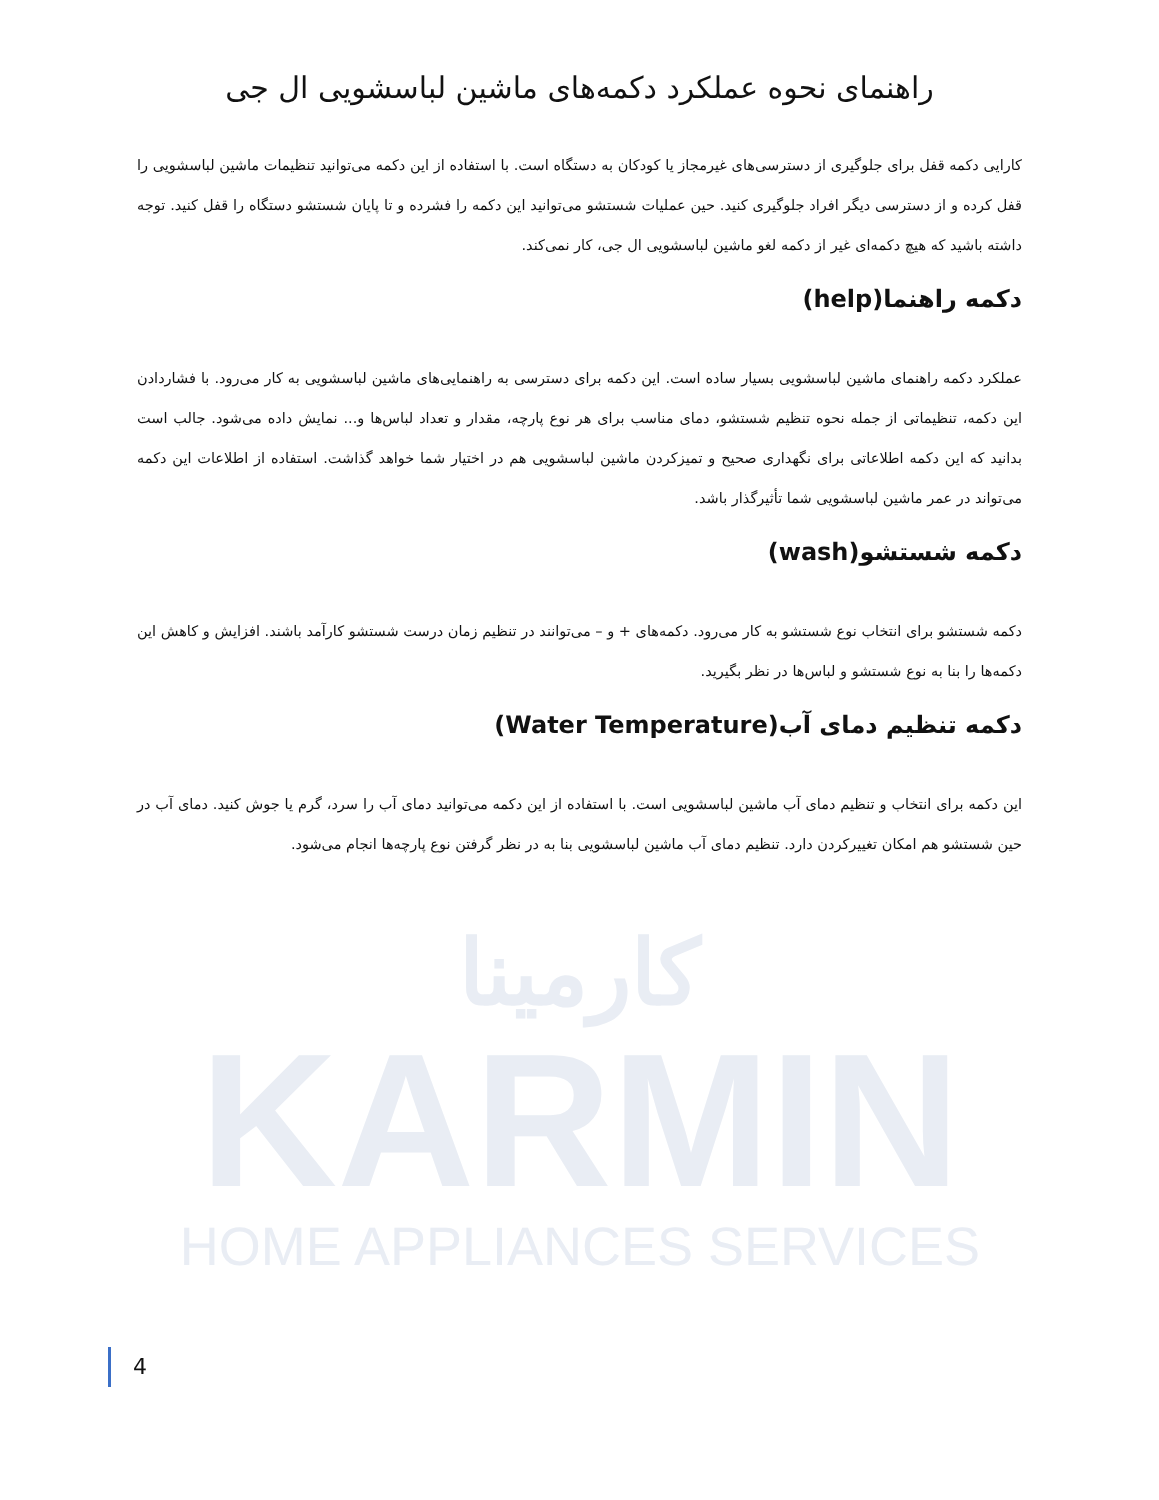راهنمای نحوه عملکرد دکمه‌های ماشین لباسشویی ال جی
کارایی دکمه قفل برای جلوگیری از دسترسی‌های غیرمجاز یا کودکان به دستگاه است. با استفاده از این دکمه می‌توانید تنظیمات ماشین لباسشویی را قفل کرده و از دسترسی دیگر افراد جلوگیری کنید. حین عملیات شستشو می‌توانید این دکمه را فشرده و تا پایان شستشو دستگاه را قفل کنید. توجه داشته باشید که هیچ دکمه‌ای غیر از دکمه لغو ماشین لباسشویی ال جی، کار نمی‌کند.
دکمه راهنما(help)
عملکرد دکمه راهنمای ماشین لباسشویی بسیار ساده است. این دکمه برای دسترسی به راهنمایی‌های ماشین لباسشویی به کار می‌رود. با فشاردادن این دکمه، تنظیماتی از جمله نحوه تنظیم شستشو، دمای مناسب برای هر نوع پارچه، مقدار و تعداد لباس‌ها و... نمایش داده می‌شود. جالب است بدانید که این دکمه اطلاعاتی برای نگهداری صحیح و تمیزکردن ماشین لباسشویی هم در اختیار شما خواهد گذاشت. استفاده از اطلاعات این دکمه می‌تواند در عمر ماشین لباسشویی شما تأثیرگذار باشد.
دکمه شستشو(wash)
دکمه شستشو برای انتخاب نوع شستشو به کار می‌رود. دکمه‌های + و – می‌توانند در تنظیم زمان درست شستشو کارآمد باشند. افزایش و کاهش این دکمه‌ها را بنا به نوع شستشو و لباس‌ها در نظر بگیرید.
دکمه تنظیم دمای آب(Water Temperature)
این دکمه برای انتخاب و تنظیم دمای آب ماشین لباسشویی است. با استفاده از این دکمه می‌توانید دمای آب را سرد، گرم یا جوش کنید. دمای آب در حین شستشو هم امکان تغییرکردن دارد. تنظیم دمای آب ماشین لباسشویی بنا به در نظر گرفتن نوع پارچه‌ها انجام می‌شود.
کارمینا
KARMIN
HOME APPLIANCES SERVICES
4